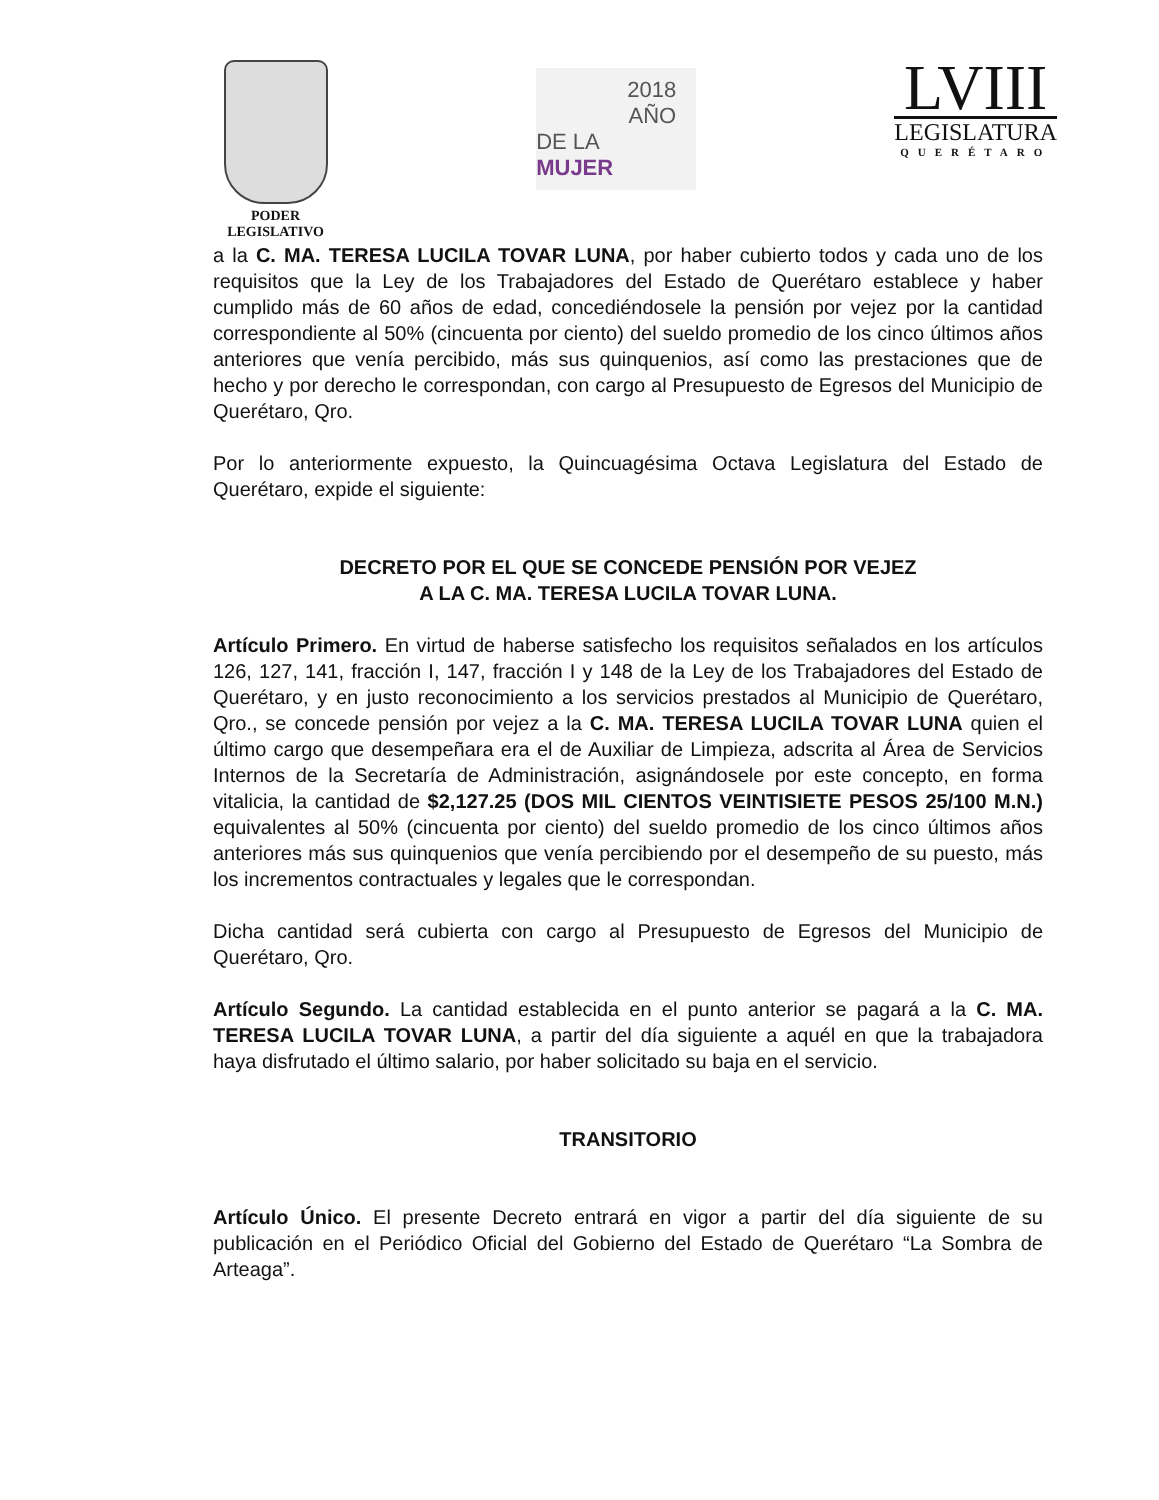PODER
LEGISLATIVO
2018
AÑO
DE LA MUJER
LVIII
LEGISLATURA
QUERÉTARO
a la C. MA. TERESA LUCILA TOVAR LUNA, por haber cubierto todos y cada uno de los requisitos que la Ley de los Trabajadores del Estado de Querétaro establece y haber cumplido más de 60 años de edad, concediéndosele la pensión por vejez por la cantidad correspondiente al 50% (cincuenta por ciento) del sueldo promedio de los cinco últimos años anteriores que venía percibido, más sus quinquenios, así como las prestaciones que de hecho y por derecho le correspondan, con cargo al Presupuesto de Egresos del Municipio de Querétaro, Qro.
Por lo anteriormente expuesto, la Quincuagésima Octava Legislatura del Estado de Querétaro, expide el siguiente:
DECRETO POR EL QUE SE CONCEDE PENSIÓN POR VEJEZ
A LA C. MA. TERESA LUCILA TOVAR LUNA.
Artículo Primero. En virtud de haberse satisfecho los requisitos señalados en los artículos 126, 127, 141, fracción I, 147, fracción I y 148 de la Ley de los Trabajadores del Estado de Querétaro, y en justo reconocimiento a los servicios prestados al Municipio de Querétaro, Qro., se concede pensión por vejez a la C. MA. TERESA LUCILA TOVAR LUNA quien el último cargo que desempeñara era el de Auxiliar de Limpieza, adscrita al Área de Servicios Internos de la Secretaría de Administración, asignándosele por este concepto, en forma vitalicia, la cantidad de $2,127.25 (DOS MIL CIENTOS VEINTISIETE PESOS 25/100 M.N.) equivalentes al 50% (cincuenta por ciento) del sueldo promedio de los cinco últimos años anteriores más sus quinquenios que venía percibiendo por el desempeño de su puesto, más los incrementos contractuales y legales que le correspondan.
Dicha cantidad será cubierta con cargo al Presupuesto de Egresos del Municipio de Querétaro, Qro.
Artículo Segundo. La cantidad establecida en el punto anterior se pagará a la C. MA. TERESA LUCILA TOVAR LUNA, a partir del día siguiente a aquél en que la trabajadora haya disfrutado el último salario, por haber solicitado su baja en el servicio.
TRANSITORIO
Artículo Único. El presente Decreto entrará en vigor a partir del día siguiente de su publicación en el Periódico Oficial del Gobierno del Estado de Querétaro “La Sombra de Arteaga”.